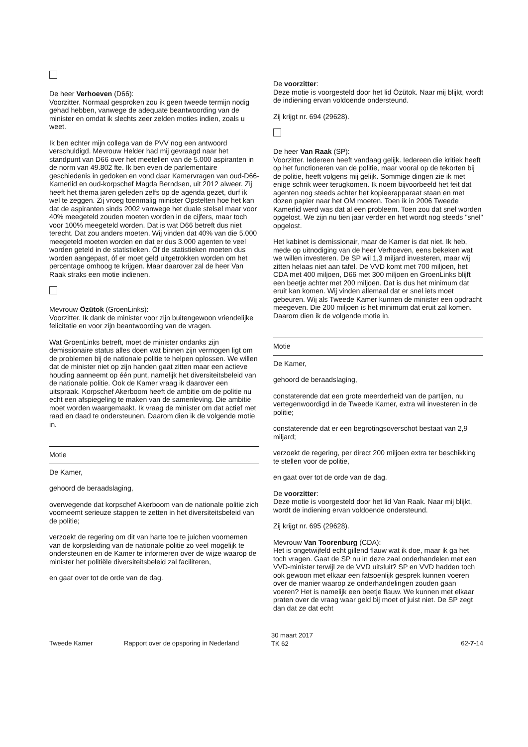De heer Verhoeven (D66):
Voorzitter. Normaal gesproken zou ik geen tweede termijn nodig gehad hebben, vanwege de adequate beantwoording van de minister en omdat ik slechts zeer zelden moties indien, zoals u weet.
Ik ben echter mijn collega van de PVV nog een antwoord verschuldigd. Mevrouw Helder had mij gevraagd naar het standpunt van D66 over het meetellen van de 5.000 aspiranten in de norm van 49.802 fte. Ik ben even de parlementaire geschiedenis in gedoken en vond daar Kamervragen van oud-D66-Kamerlid en oud-korpschef Magda Berndsen, uit 2012 alweer. Zij heeft het thema jaren geleden zelfs op de agenda gezet, durf ik wel te zeggen. Zij vroeg toenmalig minister Opstelten hoe het kan dat de aspiranten sinds 2002 vanwege het duale stelsel maar voor 40% meegeteld zouden moeten worden in de cijfers, maar toch voor 100% meegeteld worden. Dat is wat D66 betreft dus niet terecht. Dat zou anders moeten. Wij vinden dat 40% van die 5.000 meegeteld moeten worden en dat er dus 3.000 agenten te veel worden geteld in de statistieken. Óf de statistieken moeten dus worden aangepast, óf er moet geld uitgetrokken worden om het percentage omhoog te krijgen. Maar daarover zal de heer Van Raak straks een motie indienen.
Mevrouw Özütok (GroenLinks):
Voorzitter. Ik dank de minister voor zijn buitengewoon vriendelijke felicitatie en voor zijn beantwoording van de vragen.
Wat GroenLinks betreft, moet de minister ondanks zijn demissionaire status alles doen wat binnen zijn vermogen ligt om de problemen bij de nationale politie te helpen oplossen. We willen dat de minister niet op zijn handen gaat zitten maar een actieve houding aanneemt op één punt, namelijk het diversiteitsbeleid van de nationale politie. Ook de Kamer vraag ik daarover een uitspraak. Korpschef Akerboom heeft de ambitie om de politie nu echt een afspiegeling te maken van de samenleving. Die ambitie moet worden waargemaakt. Ik vraag de minister om dat actief met raad en daad te ondersteunen. Daarom dien ik de volgende motie in.
Motie
De Kamer,
gehoord de beraadslaging,
overwegende dat korpschef Akerboom van de nationale politie zich voorneemt serieuze stappen te zetten in het diversiteitsbeleid van de politie;
verzoekt de regering om dit van harte toe te juichen voornemen van de korpsleiding van de nationale politie zo veel mogelijk te ondersteunen en de Kamer te informeren over de wijze waarop de minister het politiële diversiteitsbeleid zal faciliteren,
en gaat over tot de orde van de dag.
De voorzitter:
Deze motie is voorgesteld door het lid Özütok. Naar mij blijkt, wordt de indiening ervan voldoende ondersteund.
Zij krijgt nr. 694 (29628).
De heer Van Raak (SP):
Voorzitter. Iedereen heeft vandaag gelijk. Iedereen die kritiek heeft op het functioneren van de politie, maar vooral op de tekorten bij de politie, heeft volgens mij gelijk. Sommige dingen zie ik met enige schrik weer terugkomen. Ik noem bijvoorbeeld het feit dat agenten nog steeds achter het kopieerapparaat staan en met dozen papier naar het OM moeten. Toen ik in 2006 Tweede Kamerlid werd was dat al een probleem. Toen zou dat snel worden opgelost. We zijn nu tien jaar verder en het wordt nog steeds "snel" opgelost.
Het kabinet is demissionair, maar de Kamer is dat niet. Ik heb, mede op uitnodiging van de heer Verhoeven, eens bekeken wat we willen investeren. De SP wil 1,3 miljard investeren, maar wij zitten helaas niet aan tafel. De VVD komt met 700 miljoen, het CDA met 400 miljoen, D66 met 300 miljoen en GroenLinks blijft een beetje achter met 200 miljoen. Dat is dus het minimum dat eruit kan komen. Wij vinden allemaal dat er snel iets moet gebeuren. Wij als Tweede Kamer kunnen de minister een opdracht meegeven. Die 200 miljoen is het minimum dat eruit zal komen. Daarom dien ik de volgende motie in.
Motie
De Kamer,
gehoord de beraadslaging,
constaterende dat een grote meerderheid van de partijen, nu vertegenwoordigd in de Tweede Kamer, extra wil investeren in de politie;
constaterende dat er een begrotingsoverschot bestaat van 2,9 miljard;
verzoekt de regering, per direct 200 miljoen extra ter beschikking te stellen voor de politie,
en gaat over tot de orde van de dag.
De voorzitter:
Deze motie is voorgesteld door het lid Van Raak. Naar mij blijkt, wordt de indiening ervan voldoende ondersteund.
Zij krijgt nr. 695 (29628).
Mevrouw Van Toorenburg (CDA):
Het is ongetwijfeld echt gillend flauw wat ik doe, maar ik ga het toch vragen. Gaat de SP nu in deze zaal onderhandelen met een VVD-minister terwijl ze de VVD uitsluit? SP en VVD hadden toch ook gewoon met elkaar een fatsoenlijk gesprek kunnen voeren over de manier waarop ze onderhandelingen zouden gaan voeren? Het is namelijk een beetje flauw. We kunnen met elkaar praten over de vraag waar geld bij moet of juist niet. De SP zegt dan dat ze dat echt
Tweede Kamer Rapport over de opsporing in Nederland
30 maart 2017
TK 62
62-7-14